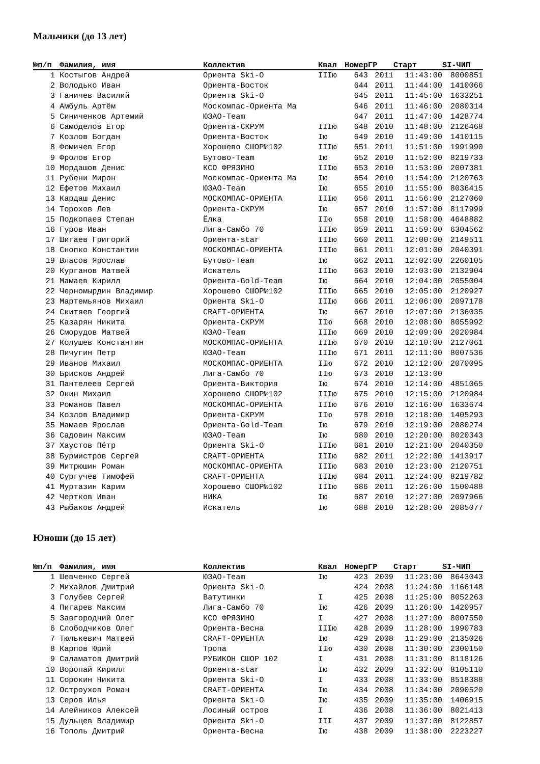Мальчики (до 13 лет)
| №п/п | Фамилия, имя | Коллектив | Квал | Номер | ГР | Старт | SI-ЧИП |
| --- | --- | --- | --- | --- | --- | --- | --- |
| 1 | Костыгов Андрей | Ориента Ski-O | IIIю | 643 | 2011 | 11:43:00 | 8000851 |
| 2 | Володько Иван | Ориента-Восток | | 644 | 2011 | 11:44:00 | 1410066 |
| 3 | Ганичев Василий | Ориента Ski-O | | 645 | 2011 | 11:45:00 | 1633251 |
| 4 | Амбуль Артём | Москомпас-Ориента Ма | | 646 | 2011 | 11:46:00 | 2080314 |
| 5 | Синиченков Артемий | ЮЗАО-Team | | 647 | 2011 | 11:47:00 | 1428774 |
| 6 | Самоделов Егор | Ориента-СКРУМ | IIIю | 648 | 2010 | 11:48:00 | 2126468 |
| 7 | Козлов Богдан | Ориента-Восток | Iю | 649 | 2010 | 11:49:00 | 1410115 |
| 8 | Фомичев Егор | Хорошево СШОР№102 | IIIю | 651 | 2011 | 11:51:00 | 1991990 |
| 9 | Фролов Егор | Бутово-Team | Iю | 652 | 2010 | 11:52:00 | 8219733 |
| 10 | Мордашов Денис | КСО ФРЯЗИНО | IIIю | 653 | 2010 | 11:53:00 | 2007381 |
| 11 | Рубени Мирон | Москомпас-Ориента Ма | Iю | 654 | 2010 | 11:54:00 | 2120763 |
| 12 | Ефетов Михаил | ЮЗАО-Team | Iю | 655 | 2010 | 11:55:00 | 8036415 |
| 13 | Кардаш Денис | МОСКОМПАС-ОРИЕНТА | IIIю | 656 | 2011 | 11:56:00 | 2127060 |
| 14 | Торохов Лев | Ориента-СКРУМ | Iю | 657 | 2010 | 11:57:00 | 8117999 |
| 15 | Подкопаев Степан | Ёлка | IIю | 658 | 2010 | 11:58:00 | 4648882 |
| 16 | Гуров Иван | Лига-Самбо 70 | IIIю | 659 | 2011 | 11:59:00 | 6304562 |
| 17 | Шигаев Григорий | Ориента-star | IIIю | 660 | 2011 | 12:00:00 | 2149511 |
| 18 | Снопко Константин | МОСКОМПАС-ОРИЕНТА | IIIю | 661 | 2011 | 12:01:00 | 2040391 |
| 19 | Власов Ярослав | Бутово-Team | Iю | 662 | 2011 | 12:02:00 | 2260105 |
| 20 | Курганов Матвей | Искатель | IIIю | 663 | 2010 | 12:03:00 | 2132904 |
| 21 | Мамаев Кирилл | Ориента-Gold-Team | Iю | 664 | 2010 | 12:04:00 | 2055004 |
| 22 | Черномырдин Владимир | Хорошево СШОР№102 | IIIю | 665 | 2010 | 12:05:00 | 2120927 |
| 23 | Мартемьянов Михаил | Ориента Ski-O | IIIю | 666 | 2011 | 12:06:00 | 2097178 |
| 24 | Скитяев Георгий | CRAFT-ОРИЕНТА | Iю | 667 | 2010 | 12:07:00 | 2136035 |
| 25 | Казарян Никита | Ориента-СКРУМ | IIю | 668 | 2010 | 12:08:00 | 8055992 |
| 26 | Сморудов Матвей | ЮЗАО-Team | IIIю | 669 | 2010 | 12:09:00 | 2020984 |
| 27 | Колушев Константин | МОСКОМПАС-ОРИЕНТА | IIIю | 670 | 2010 | 12:10:00 | 2127061 |
| 28 | Пичугин Петр | ЮЗАО-Team | IIIю | 671 | 2011 | 12:11:00 | 8007536 |
| 29 | Иванов Михаил | МОСКОМПАС-ОРИЕНТА | IIю | 672 | 2010 | 12:12:00 | 2070095 |
| 30 | Брисков Андрей | Лига-Самбо 70 | IIю | 673 | 2010 | 12:13:00 | |
| 31 | Пантелеев Сергей | Ориента-Виктория | Iю | 674 | 2010 | 12:14:00 | 4851065 |
| 32 | Окин Михаил | Хорошево СШОР№102 | IIIю | 675 | 2010 | 12:15:00 | 2120984 |
| 33 | Романов Павел | МОСКОМПАС-ОРИЕНТА | IIIю | 676 | 2010 | 12:16:00 | 1633674 |
| 34 | Козлов Владимир | Ориента-СКРУМ | IIю | 678 | 2010 | 12:18:00 | 1405293 |
| 35 | Мамаев Ярослав | Ориента-Gold-Team | Iю | 679 | 2010 | 12:19:00 | 2080274 |
| 36 | Садовин Максим | ЮЗАО-Team | Iю | 680 | 2010 | 12:20:00 | 8020343 |
| 37 | Хаустов Пётр | Ориента Ski-O | IIIю | 681 | 2010 | 12:21:00 | 2040350 |
| 38 | Бурмистров Сергей | CRAFT-ОРИЕНТА | IIIю | 682 | 2011 | 12:22:00 | 1413917 |
| 39 | Митрюшин Роман | МОСКОМПАС-ОРИЕНТА | IIIю | 683 | 2010 | 12:23:00 | 2120751 |
| 40 | Сургучев Тимофей | CRAFT-ОРИЕНТА | IIIю | 684 | 2011 | 12:24:00 | 8219782 |
| 41 | Муртазин Карим | Хорошево СШОР№102 | IIIю | 686 | 2011 | 12:26:00 | 1500488 |
| 42 | Чертков Иван | НИКА | Iю | 687 | 2010 | 12:27:00 | 2097966 |
| 43 | Рыбаков Андрей | Искатель | Iю | 688 | 2010 | 12:28:00 | 2085077 |
Юноши (до 15 лет)
| №п/п | Фамилия, имя | Коллектив | Квал | Номер | ГР | Старт | SI-ЧИП |
| --- | --- | --- | --- | --- | --- | --- | --- |
| 1 | Шевченко Сергей | ЮЗАО-Team | Iю | 423 | 2009 | 11:23:00 | 8643043 |
| 2 | Михайлов Дмитрий | Ориента Ski-O | | 424 | 2008 | 11:24:00 | 1166148 |
| 3 | Голубев Сергей | Ватутинки | I | 425 | 2008 | 11:25:00 | 8052263 |
| 4 | Пигарев Максим | Лига-Самбо 70 | Iю | 426 | 2009 | 11:26:00 | 1420957 |
| 5 | Завгородний Олег | КСО ФРЯЗИНО | I | 427 | 2008 | 11:27:00 | 8007550 |
| 6 | Слободчиков Олег | Ориента-Весна | IIIю | 428 | 2009 | 11:28:00 | 1990783 |
| 7 | Тюлькевич Матвей | CRAFT-ОРИЕНТА | Iю | 429 | 2008 | 11:29:00 | 2135026 |
| 8 | Карпов Юрий | Тропа | IIю | 430 | 2008 | 11:30:00 | 2300150 |
| 9 | Саламатов Дмитрий | РУБИКОН СШОР 102 | I | 431 | 2008 | 11:31:00 | 8118126 |
| 10 | Воропай Кирилл | Ориента-star | Iю | 432 | 2009 | 11:32:00 | 8105110 |
| 11 | Сорокин Никита | Ориента Ski-O | I | 433 | 2008 | 11:33:00 | 8518388 |
| 12 | Остроухов Роман | CRAFT-ОРИЕНТА | Iю | 434 | 2008 | 11:34:00 | 2090520 |
| 13 | Серов Илья | Ориента Ski-O | Iю | 435 | 2009 | 11:35:00 | 1406915 |
| 14 | Алейников Алексей | Лосиный остров | I | 436 | 2008 | 11:36:00 | 8021413 |
| 15 | Дульцев Владимир | Ориента Ski-O | III | 437 | 2009 | 11:37:00 | 8122857 |
| 16 | Тополь Дмитрий | Ориента-Весна | Iю | 438 | 2009 | 11:38:00 | 2223227 |